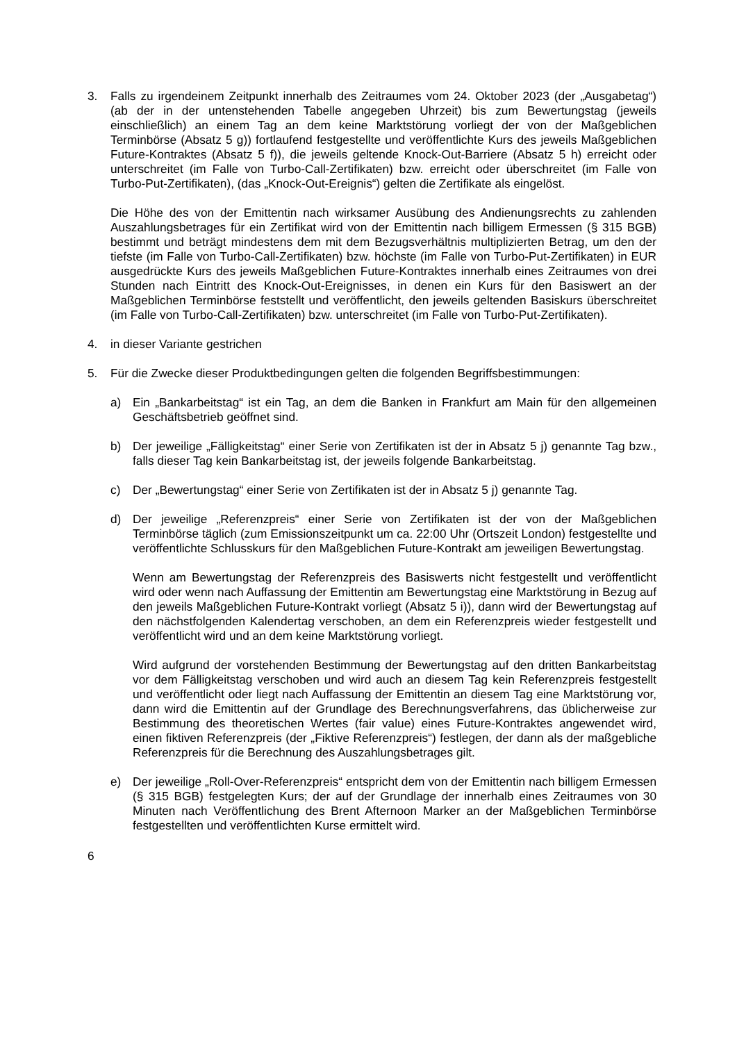3. Falls zu irgendeinem Zeitpunkt innerhalb des Zeitraumes vom 24. Oktober 2023 (der „Ausgabetag“) (ab der in der untenstehenden Tabelle angegeben Uhrzeit) bis zum Bewertungstag (jeweils einschließlich) an einem Tag an dem keine Marktstörung vorliegt der von der Maßgeblichen Terminbörse (Absatz 5 g)) fortlaufend festgestellte und veröffentlichte Kurs des jeweils Maßgeblichen Future-Kontraktes (Absatz 5 f)), die jeweils geltende Knock-Out-Barriere (Absatz 5 h) erreicht oder unterschreitet (im Falle von Turbo-Call-Zertifikaten) bzw. erreicht oder überschreitet (im Falle von Turbo-Put-Zertifikaten), (das „Knock-Out-Ereignis“) gelten die Zertifikate als eingelöst.
Die Höhe des von der Emittentin nach wirksamer Ausübung des Andienungsrechts zu zahlenden Auszahlungsbetrages für ein Zertifikat wird von der Emittentin nach billigem Ermessen (§ 315 BGB) bestimmt und beträgt mindestens dem mit dem Bezugsverhältnis multiplizierten Betrag, um den der tiefste (im Falle von Turbo-Call-Zertifikaten) bzw. höchste (im Falle von Turbo-Put-Zertifikaten) in EUR ausgedrückte Kurs des jeweils Maßgeblichen Future-Kontraktes innerhalb eines Zeitraumes von drei Stunden nach Eintritt des Knock-Out-Ereignisses, in denen ein Kurs für den Basiswert an der Maßgeblichen Terminbörse feststellt und veröffentlicht, den jeweils geltenden Basiskurs überschreitet (im Falle von Turbo-Call-Zertifikaten) bzw. unterschreitet (im Falle von Turbo-Put-Zertifikaten).
4. in dieser Variante gestrichen
5. Für die Zwecke dieser Produktbedingungen gelten die folgenden Begriffsbestimmungen:
a) Ein „Bankarbeitstag“ ist ein Tag, an dem die Banken in Frankfurt am Main für den allgemeinen Geschäftsbetrieb geöffnet sind.
b) Der jeweilige „Fälligkeitstag“ einer Serie von Zertifikaten ist der in Absatz 5 j) genannte Tag bzw., falls dieser Tag kein Bankarbeitstag ist, der jeweils folgende Bankarbeitstag.
c) Der „Bewertungstag“ einer Serie von Zertifikaten ist der in Absatz 5 j) genannte Tag.
d) Der jeweilige „Referenzpreis“ einer Serie von Zertifikaten ist der von der Maßgeblichen Terminbörse täglich (zum Emissionszeitpunkt um ca. 22:00 Uhr (Ortszeit London) festgestellte und veröffentlichte Schlusskurs für den Maßgeblichen Future-Kontrakt am jeweiligen Bewertungstag.
Wenn am Bewertungstag der Referenzpreis des Basiswerts nicht festgestellt und veröffentlicht wird oder wenn nach Auffassung der Emittentin am Bewertungstag eine Marktstörung in Bezug auf den jeweils Maßgeblichen Future-Kontrakt vorliegt (Absatz 5 i)), dann wird der Bewertungstag auf den nächstfolgenden Kalendertag verschoben, an dem ein Referenzpreis wieder festgestellt und veröffentlicht wird und an dem keine Marktstörung vorliegt.
Wird aufgrund der vorstehenden Bestimmung der Bewertungstag auf den dritten Bankarbeitstag vor dem Fälligkeitstag verschoben und wird auch an diesem Tag kein Referenzpreis festgestellt und veröffentlicht oder liegt nach Auffassung der Emittentin an diesem Tag eine Marktstörung vor, dann wird die Emittentin auf der Grundlage des Berechnungsverfahrens, das üblicherweise zur Bestimmung des theoretischen Wertes (fair value) eines Future-Kontraktes angewendet wird, einen fiktiven Referenzpreis (der „Fiktive Referenzpreis“) festlegen, der dann als der maßgebliche Referenzpreis für die Berechnung des Auszahlungsbetrages gilt.
e) Der jeweilige „Roll-Over-Referenzpreis“ entspricht dem von der Emittentin nach billigem Ermessen (§ 315 BGB) festgelegten Kurs; der auf der Grundlage der innerhalb eines Zeitraumes von 30 Minuten nach Veröffentlichung des Brent Afternoon Marker an der Maßgeblichen Terminbörse festgestellten und veröffentlichten Kurse ermittelt wird.
6